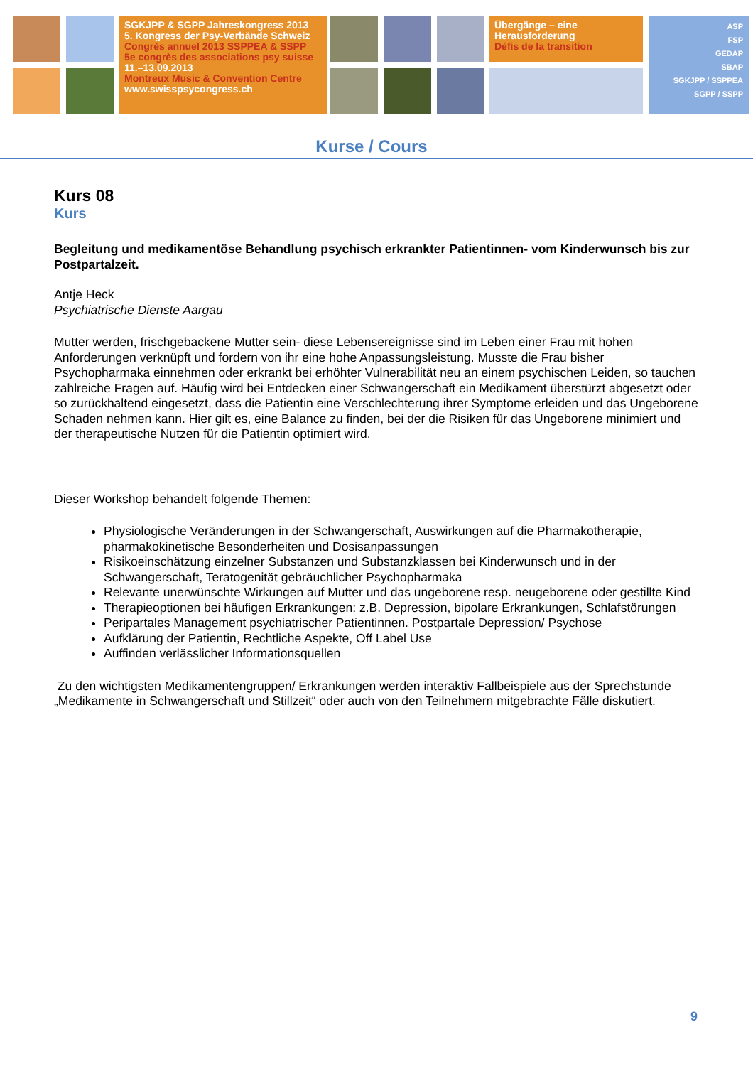SGKJPP & SGPP Jahreskongress 2013
5. Kongress der Psy-Verbände Schweiz
Congrès annuel 2013 SSPPEA & SSPP
5e congrès des associations psy suisse
11.–13.09.2013
Montreux Music & Convention Centre
www.swisspsycongress.ch
Übergänge – eine
Herausforderung
Défis de la transition
ASP
FSP
GEDAP
SBAP
SGKJPP / SSPPEA
SGPP / SSPP
Kurse / Cours
Kurs 08
Kurs
Begleitung und medikamentöse Behandlung psychisch erkrankter Patientinnen- vom Kinderwunsch bis zur Postpartalzeit.
Antje Heck
Psychiatrische Dienste Aargau
Mutter werden, frischgebackene Mutter sein- diese Lebensereignisse sind im Leben einer Frau mit hohen Anforderungen verknüpft und fordern von ihr eine hohe Anpassungsleistung. Musste die Frau bisher Psychopharmaka einnehmen oder erkrankt bei erhöhter Vulnerabilität neu an einem psychischen Leiden, so tauchen zahlreiche Fragen auf. Häufig wird bei Entdecken einer Schwangerschaft ein Medikament überstürzt abgesetzt oder so zurückhaltend eingesetzt, dass die Patientin eine Verschlechterung ihrer Symptome erleiden und das Ungeborene Schaden nehmen kann. Hier gilt es, eine Balance zu finden, bei der die Risiken für das Ungeborene minimiert und der therapeutische Nutzen für die Patientin optimiert wird.
Dieser Workshop behandelt folgende Themen:
Physiologische Veränderungen in der Schwangerschaft, Auswirkungen auf die Pharmakotherapie, pharmakokinetische Besonderheiten und Dosisanpassungen
Risikoeinschätzung einzelner Substanzen und Substanzklassen bei Kinderwunsch und in der Schwangerschaft, Teratogenität gebräuchlicher Psychopharmaka
Relevante unerwünschte Wirkungen auf Mutter und das ungeborene resp. neugeborene oder gestillte Kind
Therapieoptionen bei häufigen Erkrankungen: z.B. Depression, bipolare Erkrankungen, Schlafstörungen
Peripartales Management psychiatrischer Patientinnen. Postpartale Depression/ Psychose
Aufklärung der Patientin, Rechtliche Aspekte, Off Label Use
Auffinden verlässlicher Informationsquellen
Zu den wichtigsten Medikamentengruppen/ Erkrankungen werden interaktiv Fallbeispiele aus der Sprechstunde „Medikamente in Schwangerschaft und Stillzeit“ oder auch von den Teilnehmern mitgebrachte Fälle diskutiert.
9